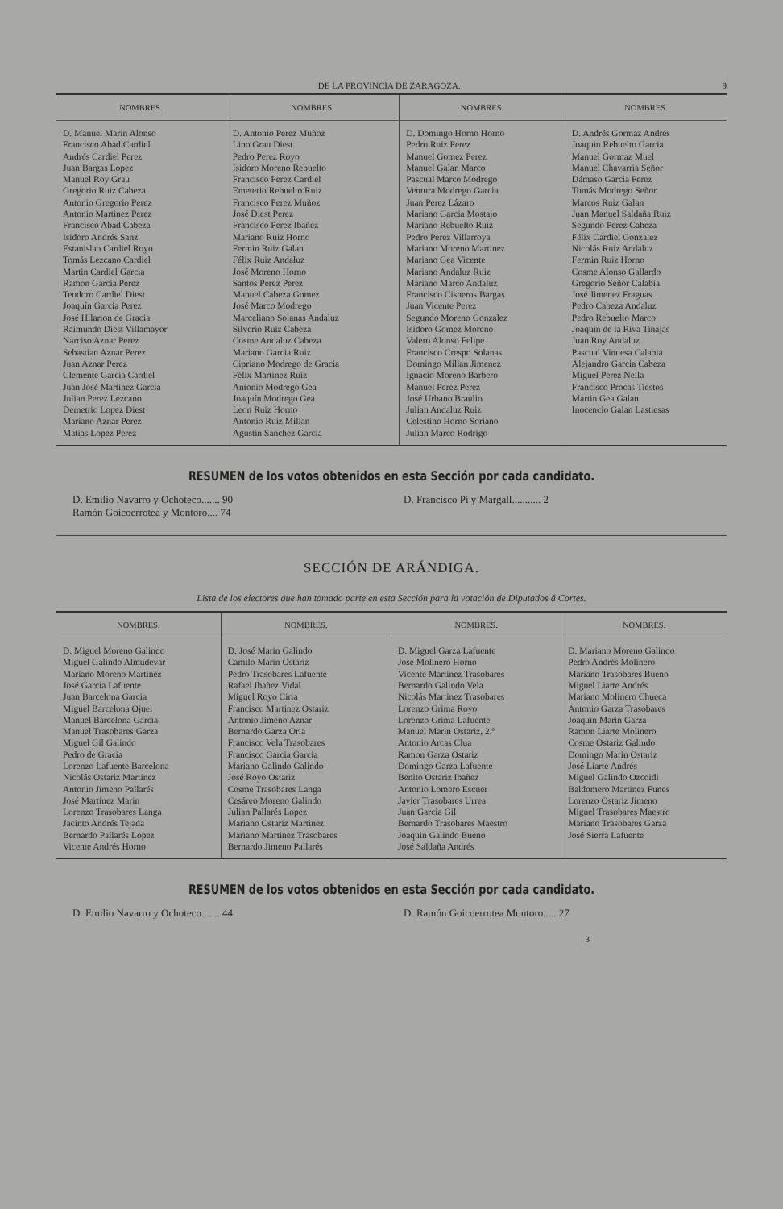DE LA PROVINCIA DE ZARAGOZA. 9
| NOMBRES. | NOMBRES. | NOMBRES. | NOMBRES. |
| --- | --- | --- | --- |
| D. Manuel Marin Alonso Francisco Abad Cardiel Andrés Cardiel Perez Juan Bargas Lopez Manuel Roy Grau Gregorio Ruiz Cabeza Antonio Gregorio Perez Antonio Martinez Perez Francisco Abad Cabeza Isidoro Andrés Sanz Estanislao Cardiel Royo Tomás Lezcano Cardiel Martin Cardiel Garcia Ramon Garcia Perez Teodoro Cardiel Diest Joaquín Garcia Perez José Hilarion de Gracia Raimundo Diest Villamayor Narciso Aznar Perez Sebastian Aznar Perez Juan Aznar Perez Clemente Garcia Cardiel Juan José Martinez Garcia Julian Perez Lezcano Demetrio Lopez Diest Mariano Aznar Perez Matias Lopez Perez | D. Antonio Perez Muñoz Lino Grau Diest Pedro Perez Royo Isidoro Moreno Rebuelto Francisco Perez Cardiel Emeterio Rebuelto Ruiz Francisco Perez Muñoz José Diest Perez Francisco Perez Ibañez Mariano Ruiz Horno Fermin Ruiz Galan Félix Ruiz Andaluz José Moreno Horno Santos Perez Perez Manuel Cabeza Gomez José Marco Modrego Marceliano Solanas Andaluz Silverio Ruiz Cabeza Cosme Andaluz Cabeza Mariano Garcia Ruiz Cipriano Modrego de Gracia Félix Martinez Ruiz Antonio Modrego Gea Joaquín Modrego Gea Leon Ruiz Horno Antonio Ruiz Millan Agustin Sanchez Garcia | D. Domingo Horno Horno Pedro Ruiz Perez Manuel Gomez Perez Manuel Galan Marco Pascual Marco Modrego Ventura Modrego Garcia Juan Perez Lázaro Mariano Garcia Mostajo Mariano Rebuelto Ruiz Pedro Perez Villarroya Mariano Moreno Martinez Mariano Gea Vicente Mariano Andaluz Ruiz Mariano Marco Andaluz Francisco Cisneros Bargas Juan Vicente Perez Segundo Moreno Gonzalez Isidoro Gomez Moreno Valero Alonso Felipe Francisco Crespo Solanas Domingo Millan Jimenez Ignacio Moreno Barbero Manuel Perez Perez José Urbano Braulio Julian Andaluz Ruiz Celestino Horno Soriano Julian Marco Rodrigo | D. Andrés Gormaz Andrés Joaquin Rebuelto Garcia Manuel Gormaz Muel Manuel Chavarria Señor Dámaso Garcia Perez Tomás Modrego Señor Marcos Ruiz Galan Juan Manuel Saldaña Ruiz Segundo Perez Cabeza Félix Cardiel Gonzalez Nicolás Ruiz Andaluz Fermin Ruiz Horno Cosme Alonso Gallardo Gregorio Señor Calabia José Jimenez Fraguas Pedro Cabeza Andaluz Pedro Rebuelto Marco Joaquin de la Riva Tinajas Juan Roy Andaluz Pascual Vinuesa Calabia Alejandro Garcia Cabeza Miguel Perez Neila Francisco Procas Tiestos Martin Gea Galan Inocencio Galan Lastiesas |
RESUMEN de los votos obtenidos en esta Sección por cada candidato.
D. Emilio Navarro y Ochoteco....... 90
Ramón Goicoerrotea y Montoro.... 74
D. Francisco Pi y Margall........... 2
SECCIÓN DE ARÁNDIGA.
Lista de los electores que han tomado parte en esta Sección para la votación de Diputados á Cortes.
| NOMBRES. | NOMBRES. | NOMBRES. | NOMBRES. |
| --- | --- | --- | --- |
| D. Miguel Moreno Galindo Miguel Galindo Almudevar Mariano Moreno Martinez José Garcia Lafuente Juan Barcelona Garcia Miguel Barcelona Ojuel Manuel Barcelona Garcia Manuel Trasobares Garza Miguel Gil Galindo Pedro de Gracia Lorenzo Lafuente Barcelona Nicolás Ostariz Martinez Antonio Jimeno Pallarés José Martinez Marin Lorenzo Trasobares Langa Jacinto Andrés Tejada Bernardo Pallarés Lopez Vicente Andrés Horno | D. José Marin Galindo Camilo Marin Ostariz Pedro Trasobares Lafuente Rafael Ibañez Vidal Miguel Royo Ciria Francisco Martinez Ostariz Antonio Jimeno Aznar Bernardo Garza Oria Francisco Vela Trasobares Francisco Garcia Garcia Mariano Galindo Galindo José Royo Ostariz Cosme Trasobares Langa Cesáreo Moreno Galindo Julian Pallarés Lopez Mariano Ostariz Martinez Mariano Martinez Trasobares Bernardo Jimeno Pallarés | D. Miguel Garza Lafuente José Molinero Horno Vicente Martinez Trasobares Bernardo Galindo Vela Nicolás Martinez Trasobares Lorenzo Grima Royo Lorenzo Grima Lafuente Manuel Marin Ostariz, 2.º Antonio Arcas Clua Ramon Garza Ostariz Domingo Garza Lafuente Benito Ostariz Ibañez Antonio Lomero Escuer Javier Trasobares Urrea Juan Garcia Gil Bernardo Trasobares Maestro Joaquin Galindo Bueno José Saldaña Andrés | D. Mariano Moreno Galindo Pedro Andrés Molinero Mariano Trasobares Bueno Miguel Liarte Andrés Mariano Molinero Chueca Antonio Garza Trasobares Joaquin Marin Garza Ramon Liarte Molinero Cosme Ostariz Galindo Domingo Marin Ostariz José Liarte Andrés Miguel Galindo Ozcoidi Baldomero Martinez Funes Lorenzo Ostariz Jimeno Miguel Trasobares Maestro Mariano Trasobares Garza José Sierra Lafuente |
RESUMEN de los votos obtenidos en esta Sección por cada candidato.
D. Emilio Navarro y Ochoteco....... 44
D. Ramón Goicoerrotea Montoro..... 27
3